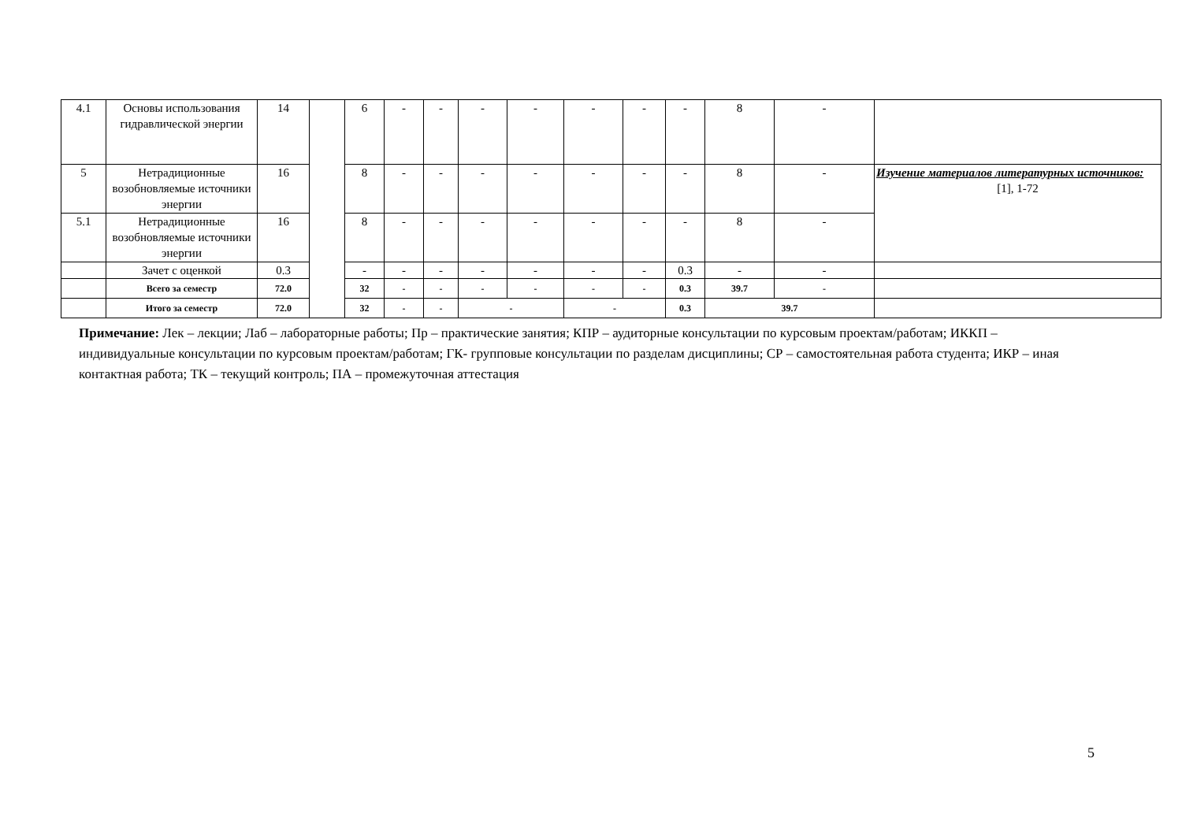| 4.1 | Основы использования гидравлической энергии | 14 | | 6 | - | - | - | - | - | - | - | 8 | - | |
| 5 | Нетрадиционные возобновляемые источники энергии | 16 | | 8 | - | - | - | - | - | - | - | 8 | - | Изучение материалов литературных источников: [1], 1-72 |
| 5.1 | Нетрадиционные возобновляемые источники энергии | 16 | | 8 | - | - | - | - | - | - | - | 8 | - | |
| | Зачет с оценкой | 0.3 | | - | - | - | - | - | - | - | 0.3 | - | - | |
| | Всего за семестр | 72.0 | | 32 | - | - | - | - | - | - | 0.3 | 39.7 | - | |
| | Итого за семестр | 72.0 | | 32 | - | - | - | | - | | 0.3 | 39.7 | | |
Примечание: Лек – лекции; Лаб – лабораторные работы; Пр – практические занятия; КПР – аудиторные консультации по курсовым проектам/работам; ИККП – индивидуальные консультации по курсовым проектам/работам; ГК- групповые консультации по разделам дисциплины; СР – самостоятельная работа студента; ИКР – иная контактная работа; ТК – текущий контроль; ПА – промежуточная аттестация
5